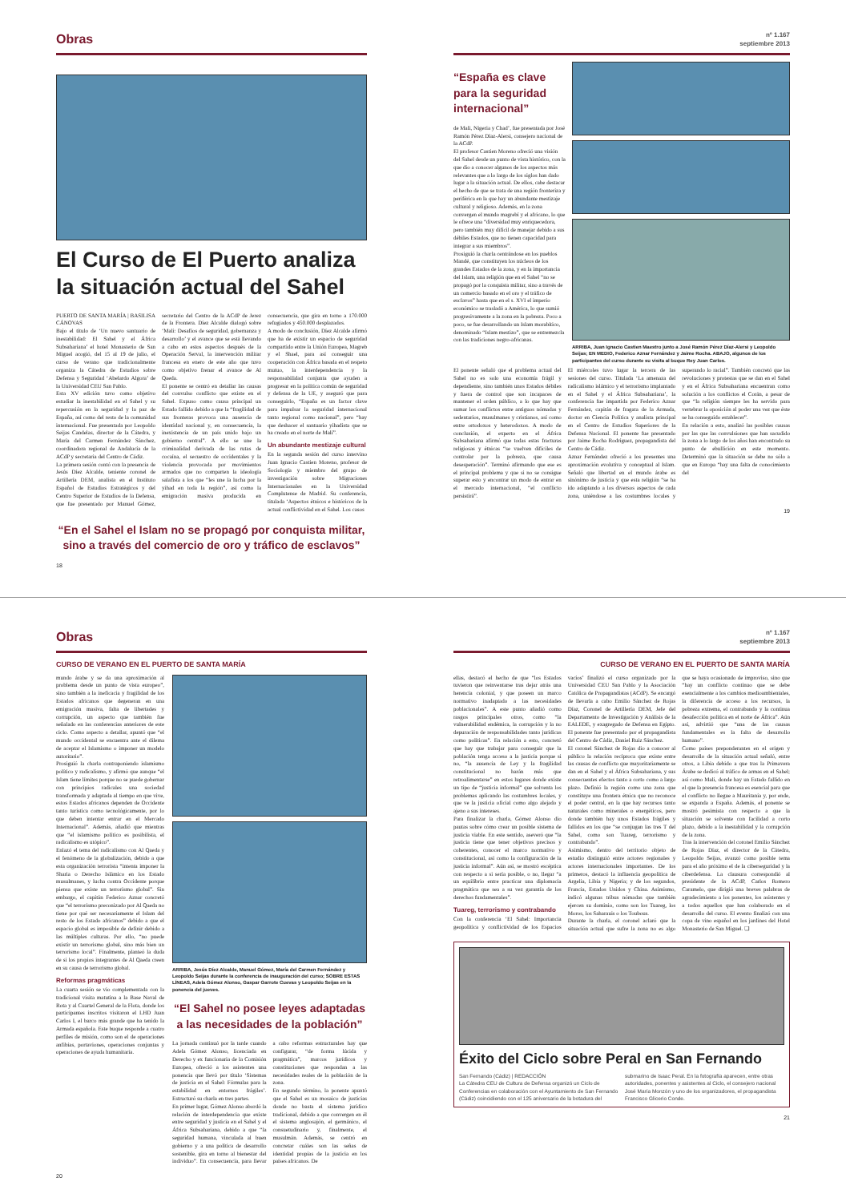Obras
El Curso de El Puerto analiza la situación actual del Sahel
PUERTO DE SANTA MARÍA | BASILISA CÁNOVAS
Bajo el título de ‘Un nuevo santuario de inestabilidad: El Sahel y el África Subsahariana’ el hotel Monasterio de San Miguel acogió, del 15 al 19 de julio, el curso de verano que tradicionalmente organiza la Cátedra de Estudios sobre Defensa y Seguridad ‘Abelardo Algora’ de la Universidad CEU San Pablo.
Esta XV edición tuvo como objetivo estudiar la inestabilidad en el Sahel y su repercusión en la seguridad y la paz de España, así como del resto de la comunidad internacional. Fue presentada por Leopoldo Seijas Candelas, director de la Cátedra, y María del Carmen Fernández Sánchez, coordinadora regional de Andalucía de la ACdP y secretaria del Centro de Cádiz.
La primera sesión contó con la presencia de Jesús Díez Alcalde, teniente coronel de Artillería DEM, analista en el Instituto Español de Estudios Estratégicos y del Centro Superior de Estudios de la Defensa, que fue presentado por Manuel Gómez, secretario del Centro de la ACdP de Jerez de la Frontera. Díez Alcalde dialogó sobre ‘Mali: Desafíos de seguridad, gobernanza y desarrollo’ y el avance que se está llevando a cabo en estos aspectos después de la Operación Serval, la intervención militar francesa en enero de este año que tuvo como objetivo frenar el avance de Al Qaeda.
El ponente se centró en detallar las causas del convulso conflicto que existe en el Sahel. Expuso como causa principal un Estado fallido debido a que la “fragilidad de sus fronteras provoca una ausencia de identidad nacional y, en consecuencia, la inexistencia de un país unido bajo un gobierno central”. A ello se une la criminalidad derivada de las rutas de cocaína, el secuestro de occidentales y la violencia provocada por movimientos armados que no comparten la ideología salafista a los que “les une la lucha por la yihad en toda la región”, así como la emigración masiva producida en consecuencia, que gira en torno a 170.000 refugiados y 450.000 desplazados.
A modo de conclusión, Díez Alcalde afirmó que ha de existir un espacio de seguridad compartido entre la Unión Europea, Magreb y el Shael, para así conseguir una cooperación con África basada en el respeto mutuo, la interdependencia y la responsabilidad conjunta que ayuden a progresar en la política común de seguridad y defensa de la UE, y aseguró que para conseguirlo, “España es un factor clave para impulsar la seguridad internacional tanto regional como nacional”, pero “hay que deshacer el santuario yihadista que se ha creado en el norte de Malí”.
Un abundante mestizaje cultural
En la segunda sesión del curso intervino Juan Ignacio Castien Moreno, profesor de Sociología y miembro del grupo de investigación sobre Migraciones Internacionales en la Universidad Complutense de Madrid. Su conferencia, titulada ‘Aspectos étnicos e históricos de la actual conflictividad en el Sahel. Los casos
“En el Sahel el Islam no se propagó por conquista militar, sino a través del comercio de oro y tráfico de esclavos”
18
nº 1.167
septiembre 2013
“España es clave para la seguridad internacional”
de Mali, Nigeria y Chad’, fue presentada por José Ramón Pérez Díaz-Alersi, consejero nacional de la ACdP.
El profesor Castien Moreno ofreció una visión del Sahel desde un punto de vista histórico, con la que dio a conocer algunos de los aspectos más relevantes que a lo largo de los siglos han dado lugar a la situación actual. De ellos, cabe destacar el hecho de que se trata de una región fronteriza y periférica en la que hay un abundante mestizaje cultural y religioso. Además, en la zona convergen el mundo magrebí y el africano, lo que le ofrece una “diversidad muy enriquecedora, pero también muy difícil de manejar debido a sus débiles Estados, que no tienen capacidad para integrar a sus miembros”.
Prosiguió la charla centrándose en los pueblos Mandé, que constituyen los núcleos de los grandes Estados de la zona, y en la importancia del Islam, una religión que en el Sahel “no se propagó por la conquista militar, sino a través de un comercio basado en el oro y el tráfico de esclavos” hasta que en el s. XVI el imperio económico se trasladó a América, lo que sumió progresivamente a la zona en la pobreza. Poco a poco, se fue desarrollando un Islam morabítico, denominado “Islam mestizo”, que se entremezcla con las tradiciones negro-africanas.
ARRIBA, Juan Ignacio Castien Maestro junto a José Ramón Pérez Díaz-Alersi y Leopoldo Seijas; EN MEDIO, Federico Aznar Fernández y Jaime Rocha. ABAJO, algunos de los participantes del curso durante su visita al buque Rey Juan Carlos.
El ponente señaló que el problema actual del Sahel no es solo una economía frágil y dependiente, sino también unos Estados débiles y fuera de control que son incapaces de mantener el orden público, a lo que hay que sumar los conflictos entre antiguos nómadas y sedentarios, musulmanes y cristianos, así como entre ortodoxos y heterodoxos. A modo de conclusión, el experto en el África Subsahariana afirmó que todas estas fracturas religiosas y étnicas “se vuelven difíciles de controlar por la pobreza, que causa desesperación”. Terminó afirmando que ese es el principal problema y que si no se consigue superar esto y encontrar un modo de entrar en el mercado internacional, “el conflicto persistirá”.
El miércoles tuvo lugar la tercera de las sesiones del curso. Titulada ‘La amenaza del radicalismo islámico y el terrorismo implantado en el Sahel y el África Subsahariana’, la conferencia fue impartida por Federico Aznar Fernández, capitán de fragata de la Armada, doctor en Ciencia Política y analista principal en el Centro de Estudios Superiores de la Defensa Nacional. El ponente fue presentado por Jaime Rocha Rodríguez, propagandista del Centro de Cádiz.
Aznar Fernández ofreció a los presentes una aproximación evolutiva y conceptual al Islam. Señaló que libertad en el mundo árabe es sinónimo de justicia y que esta religión “se ha ido adaptando a los diversos aspectos de cada zona, uniéndose a las costumbres locales y superando lo racial”. También concretó que las revoluciones y protestas que se dan en el Sahel y en el África Subsahariana encuentran como solución a los conflictos el Corán, a pesar de que “la religión siempre les ha servido para vertebrar la oposición al poder una vez que éste se ha conseguido establecer”.
En relación a esto, analizó las posibles causas por las que las convulsiones que han sacudido la zona a lo largo de los años han encontrado su punto de ebullición en este momento. Determinó que la situación se debe no sólo a que en Europa “hay una falta de conocimiento del
19
Obras
CURSO DE VERANO EN EL PUERTO DE SANTA MARÍA
mundo árabe y se da una aproximación al problema desde un punto de vista europeo”, sino también a la ineficacia y fragilidad de los Estados africanos que degeneran en una emigración masiva, falta de libertades y corrupción, un aspecto que también fue señalado en las conferencias anteriores de este ciclo. Como aspecto a detallar, apuntó que “el mundo occidental se encuentra ante el dilema de aceptar el Islamismo o imponer un modelo autoritario”.
Prosiguió la charla contraponiendo islamismo político y radicalismo, y afirmó que aunque “el Islam tiene límites porque no se puede gobernar con principios radicales una sociedad transformada y adaptada al tiempo en que vive, estos Estados africanos dependen de Occidente tanto turística como tecnológicamente, por lo que deben intentar entrar en el Mercado Internacional”. Además, añadió que mientras que “el islamismo político es posibilista, el radicalismo es utópico”.
Enlazó el tema del radicalismo con Al Qaeda y el fenómeno de la globalización, debido a que esta organización terrorista “intenta imponer la Sharia o Derecho Islámico en los Estado musulmanes, y lucha contra Occidente porque piensa que existe un terrorismo global”. Sin embargo, el capitán Federico Aznar concretó que “el terrorismo preconizado por Al Qaeda no tiene por qué ser necesariamente el Islam del resto de los Estado africanos” debido a que el espacio global es imposible de definir debido a las múltiples culturas. Por ello, “no puede existir un terrorismo global, sino más bien un terrorismo local”. Finalmente, planteó la duda de si los propios integrantes de Al Qaeda creen en su causa de terrorismo global.
Reformas pragmáticas
La cuarta sesión se vio complementada con la tradicional visita matutina a la Base Naval de Rota y al Cuartel General de la Flota, donde los participantes inscritos visitaron el LHD Juan Carlos I, el barco más grande que ha tenido la Armada española. Este buque responde a cuatro perfiles de misión, como son el de operaciones anfibias, portaviones, operaciones conjuntas y operaciones de ayuda humanitaria.
ARRIBA, Jesús Díez Alcalde, Manuel Gómez, María del Carmen Fernández y Leopoldo Seijas durante la conferencia de inauguración del curso; SOBRE ESTAS LÍNEAS, Adela Gómez Alonso, Gaspar Garrote Cuevas y Leopoldo Seijas en la ponencia del jueves.
“El Sahel no posee leyes adaptadas a las necesidades de la población”
La jornada continuó por la tarde cuando Adela Gómez Alonso, licenciada en Derecho y ex funcionaria de la Comisión Europea, ofreció a los asistentes una ponencia que llevó por título ‘Sistemas de justicia en el Sahel: Fórmulas para la estabilidad en entornos frágiles’. Estructuró su charla en tres partes.
En primer lugar, Gómez Alonso abordó la relación de interdependencia que existe entre seguridad y justicia en el Sahel y el África Subsahariana, debido a que “la seguridad humana, vinculada al buen gobierno y a una política de desarrollo sostenible, gira en torno al bienestar del individuo”. En consecuencia, para llevar a cabo reformas estructurales hay que configurar, “de forma lúcida y pragmática”, marcos jurídicos y constituciones que respondan a las necesidades reales de la población de la zona.
En segundo término, la ponente apuntó que el Sahel es un mosaico de justicias donde no basta el sistema jurídico tradicional, debido a que convergen en él el sistema anglosajón, el germánico, el consuetudinario y, finalmente, el musulmán. Además, se centró en concretar cuáles son las señas de identidad propias de la justicia en los países africanos. De
20
nº 1.167
septiembre 2013
CURSO DE VERANO EN EL PUERTO DE SANTA MARÍA
ellas, destacó el hecho de que “los Estados tuvieron que reinventarse tras dejar atrás una herencia colonial, y que poseen un marco normativo inadaptado a las necesidades poblacionales”. A este punto añadió como rasgos principales otros, como “la vulnerabilidad endémica, la corrupción y la no depuración de responsabilidades tanto jurídicas como políticas”. En relación a esto, concretó que hay que trabajar para conseguir que la población tenga acceso a la justicia porque si no, “la ausencia de Ley y la fragilidad constitucional no harán más que retroalimentarse” en estos lugares donde existe un tipo de “justicia informal” que solventa los problemas aplicando las costumbres locales, y que ve la justicia oficial como algo alejado y ajeno a sus intereses.
Para finalizar la charla, Gómez Alonso dio pautas sobre cómo crear un posible sistema de justicia viable. En este sentido, aseveró que “la justicia tiene que tener objetivos precisos y coherentes, conocer el marco normativo y constitucional, así como la configuración de la justicia informal”. Aún así, se mostró escéptica con respecto a si sería posible, o no, llegar “a un equilibrio entre practicar una diplomacia pragmática que sea a su vez garantía de los derechos fundamentales”.
Tuareg, terrorismo y contrabando
Con la conferencia ‘El Sahel: Importancia geopolítica y conflictividad de los Espacios vacíos’ finalizó el curso organizado por la Universidad CEU San Pablo y la Asociación Católica de Propagandistas (ACdP). Se encargó de llevarla a cabo Emilio Sánchez de Rojas Díaz, Coronel de Artillería DEM, Jefe del Departamento de Investigación y Análisis de la EALEDE, y exagregado de Defensa en Egipto. El ponente fue presentado por el propagandista del Centro de Cádiz, Daniel Ruiz Sánchez.
El coronel Sánchez de Rojas dio a conocer al público la relación recíproca que existe entre las causas de conflicto que mayoritariamente se dan en el Sahel y el África Subsahariana, y sus consecuentes efectos tanto a corto como a largo plazo. Definió la región como una zona que constituye una frontera étnica que no reconoce el poder central, en la que hay recursos tanto naturales como minerales o energéticos, pero donde también hay unos Estados frágiles y fallidos en los que “se conjugan las tres T del Sahel, como son Tuareg, terrorismo y contrabando”.
Asimismo, dentro del territorio objeto de estudio distinguió entre actores regionales y actores internacionales importantes. De los primeros, destacó la influencia geopolítica de Argelia, Libia y Nigeria; y de los segundos, Francia, Estados Unidos y China. Asimismo, indicó algunas tribus nómadas que también ejercen su dominio, como son los Tuareg, los Moros, los Saharauis o los Toubous.
Durante la charla, el coronel aclaró que la situación actual que sufre la zona no es algo que se haya ocasionado de improviso, sino que “hay un conflicto continuo que se debe esencialmente a los cambios medioambientales, la diferencia de acceso a los recursos, la pobreza extrema, el contrabando y la continua desafección política en el norte de África”. Aún así, advirtió que “una de las causas fundamentales es la falta de desarrollo humano”.
Como países preponderantes en el origen y desarrollo de la situación actual señaló, entre otros, a Libia debido a que tras la Primavera Árabe se dedicó al tráfico de armas en el Sahel; así como Mali, donde hay un Estado fallido en el que la presencia francesa es esencial para que el conflicto no llegue a Mauritania y, por ende, se expanda a España. Además, el ponente se mostró pesimista con respecto a que la situación se solvente con facilidad a corto plazo, debido a la inestabilidad y la corrupción de la zona.
Tras la intervención del coronel Emilio Sánchez de Rojas Díaz, el director de la Cátedra, Leopoldo Seijas, avanzó como posible tema para el año próximo el de la ciberseguridad y la ciberdefensa. La clausura correspondió al presidente de la ACdP, Carlos Romero Caramelo, que dirigió una breves palabras de agradecimiento a los ponentes, los asistentes y a todos aquellos que han colaborado en el desarrollo del curso. El evento finalizó con una copa de vino español en los jardines del Hotel Monasterio de San Miguel. ❑
Éxito del Ciclo sobre Peral en San Fernando
San Fernando (Cádiz) | REDACCIÓN
La Cátedra CEU de Cultura de Defensa organizó un Ciclo de Conferencias en colaboración con el Ayuntamiento de San Fernando (Cádiz) coincidiendo con el 125 aniversario de la botadura del submarino de Isaac Peral. En la fotografía aparecen, entre otras autoridades, ponentes y asistentes al Ciclo, el consejero nacional José María Monzón y uno de los organizadores, el propagandista Francisco Glicerio Conde.
21